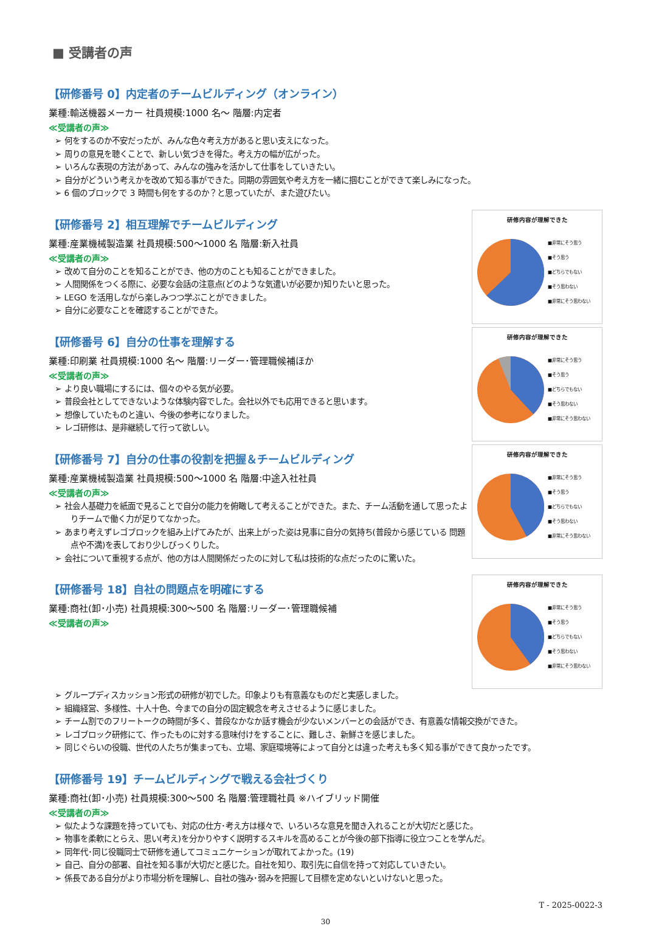■ 受講者の声
【研修番号 0】内定者のチームビルディング（オンライン）
業種:輸送機器メーカー 社員規模:1000 名～ 階層:内定者
≪受講者の声≫
➢ 何をするのか不安だったが、みんな色々考え方があると思い支えになった。
➢ 周りの意見を聴くことで、新しい気づきを得た。考え方の幅が広がった。
➢ いろんな表現の方法があって、みんなの強みを活かして仕事をしていきたい。
➢ 自分がどういう考えかを改めて知る事ができた。同期の雰囲気や考え方を一緒に掴むことができて楽しみになった。
➢ 6 個のブロックで 3 時間も何をするのか？と思っていたが、また遊びたい。
【研修番号 2】相互理解でチームビルディング
業種:産業機械製造業 社員規模:500～1000 名 階層:新入社員
≪受講者の声≫
➢ 改めて自分のことを知ることができ、他の方のことも知ることができました。
➢ 人間関係をつくる際に、必要な会話の注意点(どのような気遣いが必要か)知りたいと思った。
➢ LEGO を活用しながら楽しみつつ学ぶことができました。
➢ 自分に必要なことを確認することができた。
研修内容が理解できた
■非常にそう思う
■そう思う
■どちらでもない
■そう思わない
■非常にそう思わない
【研修番号 6】自分の仕事を理解する
業種:印刷業 社員規模:1000 名～ 階層:リーダー･管理職候補ほか
≪受講者の声≫
➢ より良い職場にするには、個々のやる気が必要。
➢ 普段会社としてできないような体験内容でした。会社以外でも応用できると思います。
➢ 想像していたものと違い、今後の参考になりました。
➢ レゴ研修は、是非継続して行って欲しい。
研修内容が理解できた
■非常にそう思う
■そう思う
■どちらでもない
■そう思わない
■非常にそう思わない
【研修番号 7】自分の仕事の役割を把握＆チームビルディング
業種:産業機械製造業 社員規模:500～1000 名 階層:中途入社社員
≪受講者の声≫
➢ 社会人基礎力を紙面で見ることで自分の能力を俯瞰して考えることができた。また、チーム活動を通して思ったよりチームで働く力が足りてなかった。
➢ あまり考えずレゴブロックを組み上げてみたが、出来上がった姿は見事に自分の気持ち(普段から感じている 問題点や不満)を表しており少しびっくりした。
➢ 会社について重視する点が、他の方は人間関係だったのに対して私は技術的な点だったのに驚いた。
研修内容が理解できた
■非常にそう思う
■そう思う
■どちらでもない
■そう思わない
■非常にそう思わない
【研修番号 18】自社の問題点を明確にする
業種:商社(卸･小売) 社員規模:300～500 名 階層:リーダー･管理職候補
≪受講者の声≫
研修内容が理解できた
■非常にそう思う
■そう思う
■どちらでもない
■そう思わない
■非常にそう思わない
➢ グループディスカッション形式の研修が初でした。印象よりも有意義なものだと実感しました。
➢ 組織経営、多様性、十人十色、今までの自分の固定観念を考えさせるように感じました。
➢ チーム割でのフリートークの時間が多く、普段なかなか話す機会が少ないメンバーとの会話ができ、有意義な情報交換ができた。
➢ レゴブロック研修にて、作ったものに対する意味付けをすることに、難しさ、新鮮さを感じました。
➢ 同じぐらいの役職、世代の人たちが集まっても、立場、家庭環境等によって自分とは違った考えも多く知る事ができて良かったです。
【研修番号 19】チームビルディングで戦える会社づくり
業種:商社(卸･小売) 社員規模:300～500 名 階層:管理職社員 ※ハイブリッド開催
≪受講者の声≫
➢ 似たような課題を持っていても、対応の仕方･考え方は様々で、いろいろな意見を聞き入れることが大切だと感じた。
➢ 物事を柔軟にとらえ、思い(考え)を分かりやすく説明するスキルを高めることが今後の部下指導に役立つことを学んだ。
➢ 同年代･同じ役職同士で研修を通してコミュニケーションが取れてよかった。(19)
➢ 自己、自分の部署、自社を知る事が大切だと感じた。自社を知り、取引先に自信を持って対応していきたい。
➢ 係長である自分がより市場分析を理解し、自社の強み･弱みを把握して目標を定めないといけないと思った。
T - 2025-0022-3
30